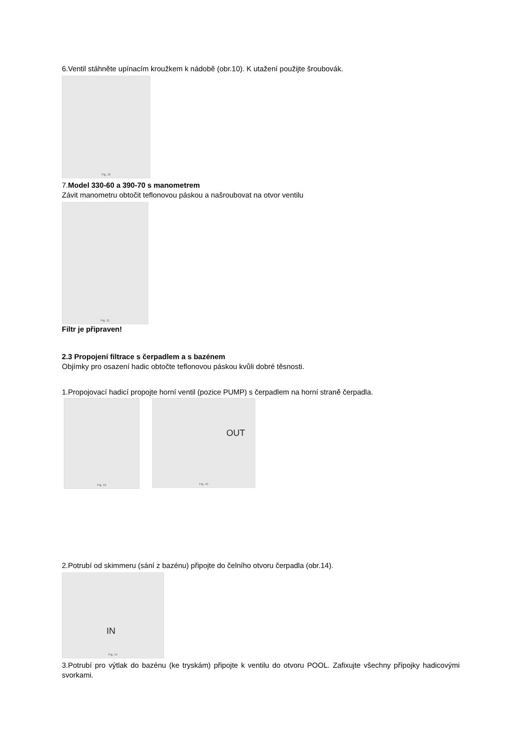6.Ventil stáhněte upínacím kroužkem k nádobě (obr.10). K utažení použijte šroubovák.
Fig. 10
7.Model 330-60 a 390-70 s manometrem
Závit manometru obtočit teflonovou páskou a našroubovat na otvor ventilu
Fig. 11
Filtr je připraven!
2.3 Propojení filtrace s čerpadlem a s bazénem
Objímky pro osazení hadic obtočte teflonovou páskou kvůli dobré těsnosti.
1.Propojovací hadicí propojte horní ventil (pozice PUMP) s čerpadlem na horní straně čerpadla.
Fig. 13
OUT
Fig. 15
2.Potrubí od skimmeru (sání z bazénu) připojte do čelního otvoru čerpadla (obr.14).
IN
Fig. 14
3.Potrubí pro výtlak do bazénu (ke tryskám) připojte k ventilu do otvoru POOL. Zafixujte všechny přípojky hadicovými svorkami.